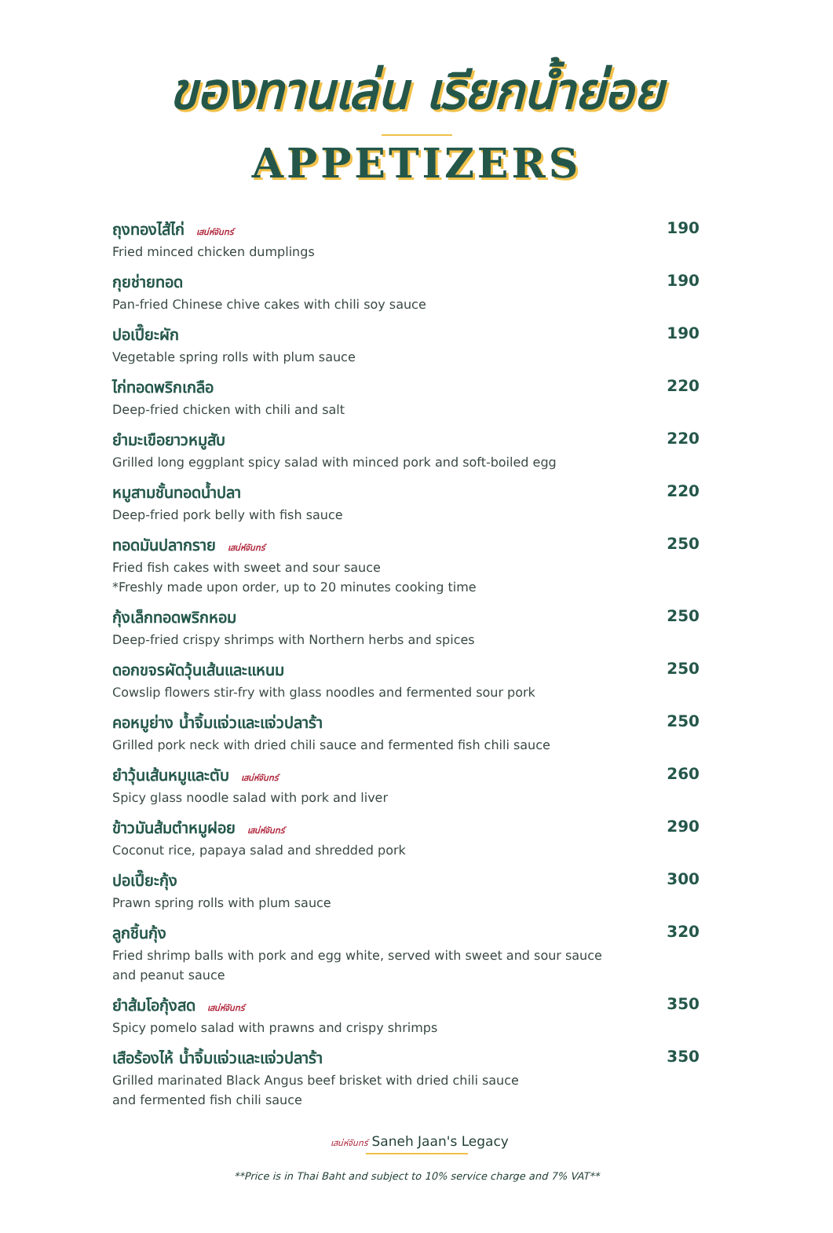ของทานเล่น เรียกน้ำย่อย
APPETIZERS
ถุงทองไส้ไก่ เสน่ห์จันทร์
Fried minced chicken dumplings
190
กุยช่ายทอด
Pan-fried Chinese chive cakes with chili soy sauce
190
ปอเปี๊ยะผัก
Vegetable spring rolls with plum sauce
190
ไก่ทอดพริกเกลือ
Deep-fried chicken with chili and salt
220
ยำมะเขือยาวหมูสับ
Grilled long eggplant spicy salad with minced pork and soft-boiled egg
220
หมูสามชั้นทอดน้ำปลา
Deep-fried pork belly with fish sauce
220
ทอดมันปลากราย เสน่ห์จันทร์
Fried fish cakes with sweet and sour sauce
*Freshly made upon order, up to 20 minutes cooking time
250
กุ้งเล็กทอดพริกหอม
Deep-fried crispy shrimps with Northern herbs and spices
250
ดอกขจรผัดวุ้นเส้นและแหนม
Cowslip flowers stir-fry with glass noodles and fermented sour pork
250
คอหมูย่าง น้ำจิ้มแจ่วและแจ่วปลาร้า
Grilled pork neck with dried chili sauce and fermented fish chili sauce
250
ยำวุ้นเส้นหมูและตับ เสน่ห์จันทร์
Spicy glass noodle salad with pork and liver
260
ข้าวมันส้มตำหมูฝอย เสน่ห์จันทร์
Coconut rice, papaya salad and shredded pork
290
ปอเปี๊ยะกุ้ง
Prawn spring rolls with plum sauce
300
ลูกชิ้นกุ้ง
Fried shrimp balls with pork and egg white, served with sweet and sour sauce
and peanut sauce
320
ยำส้มโอกุ้งสด เสน่ห์จันทร์
Spicy pomelo salad with prawns and crispy shrimps
350
เสือร้องไห้ น้ำจิ้มแจ่วและแจ่วปลาร้า
Grilled marinated Black Angus beef brisket with dried chili sauce
and fermented fish chili sauce
350
เสน่ห์จันทร์ Saneh Jaan's Legacy
**Price is in Thai Baht and subject to 10% service charge and 7% VAT**